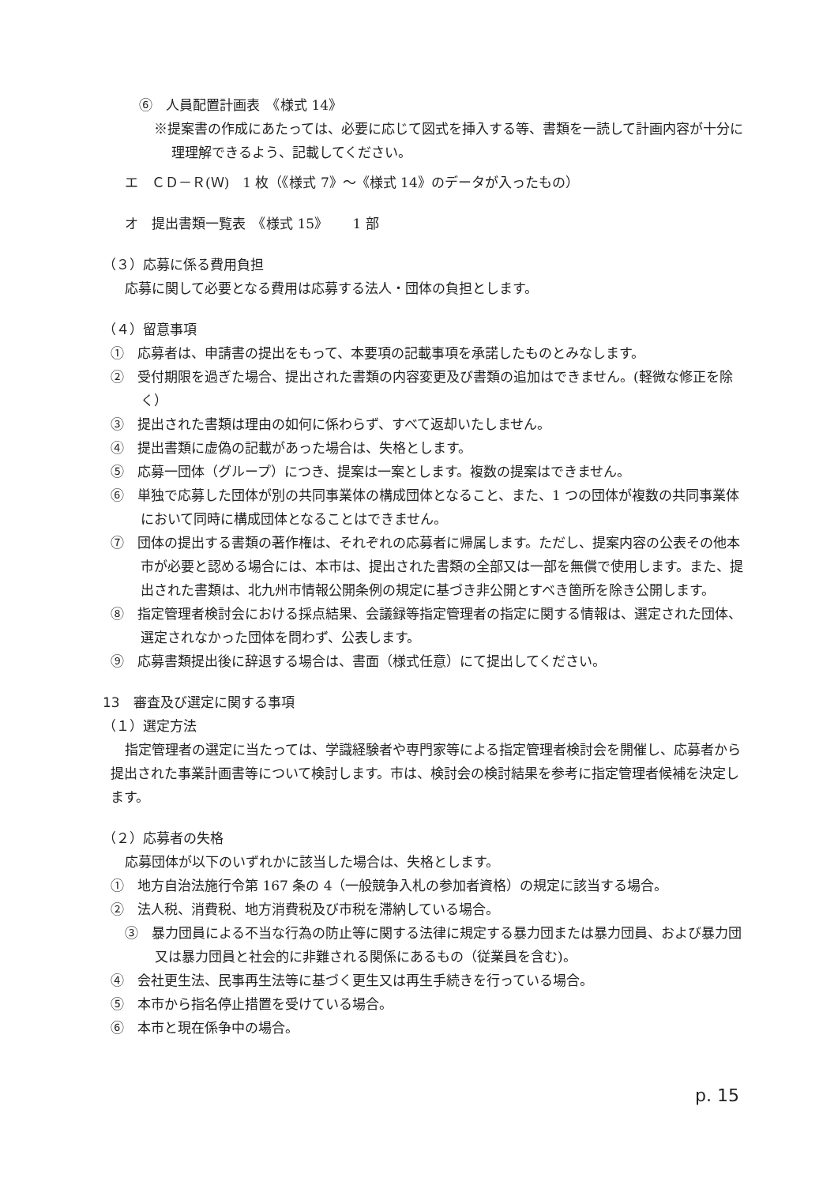⑥　人員配置計画表　《様式 14》
※提案書の作成にあたっては、必要に応じて図式を挿入する等、書類を一読して計画内容が十分に理理解できるよう、記載してください。
エ　ＣＤ－Ｒ(Ｗ)　1 枚（《様式 7》～《様式 14》のデータが入ったもの）
オ　提出書類一覧表　《様式 15》　　 1 部
（３）応募に係る費用負担
応募に関して必要となる費用は応募する法人・団体の負担とします。
（４）留意事項
①　応募者は、申請書の提出をもって、本要項の記載事項を承諾したものとみなします。
②　受付期限を過ぎた場合、提出された書類の内容変更及び書類の追加はできません。(軽微な修正を除く）
③　提出された書類は理由の如何に係わらず、すべて返却いたしません。
④　提出書類に虚偽の記載があった場合は、失格とします。
⑤　応募一団体（グループ）につき、提案は一案とします。複数の提案はできません。
⑥　単独で応募した団体が別の共同事業体の構成団体となること、また、1 つの団体が複数の共同事業体において同時に構成団体となることはできません。
⑦　団体の提出する書類の著作権は、それぞれの応募者に帰属します。ただし、提案内容の公表その他本市が必要と認める場合には、本市は、提出された書類の全部又は一部を無償で使用します。また、提出された書類は、北九州市情報公開条例の規定に基づき非公開とすべき箇所を除き公開します。
⑧　指定管理者検討会における採点結果、会議録等指定管理者の指定に関する情報は、選定された団体、選定されなかった団体を問わず、公表します。
⑨　応募書類提出後に辞退する場合は、書面（様式任意）にて提出してください。
13　審査及び選定に関する事項
（１）選定方法
指定管理者の選定に当たっては、学識経験者や専門家等による指定管理者検討会を開催し、応募者から提出された事業計画書等について検討します。市は、検討会の検討結果を参考に指定管理者候補を決定します。
（２）応募者の失格
応募団体が以下のいずれかに該当した場合は、失格とします。
①　地方自治法施行令第 167 条の 4（一般競争入札の参加者資格）の規定に該当する場合。
②　法人税、消費税、地方消費税及び市税を滞納している場合。
③　暴力団員による不当な行為の防止等に関する法律に規定する暴力団または暴力団員、および暴力団又は暴力団員と社会的に非難される関係にあるもの（従業員を含む)。
④　会社更生法、民事再生法等に基づく更生又は再生手続きを行っている場合。
⑤　本市から指名停止措置を受けている場合。
⑥　本市と現在係争中の場合。
p. 15